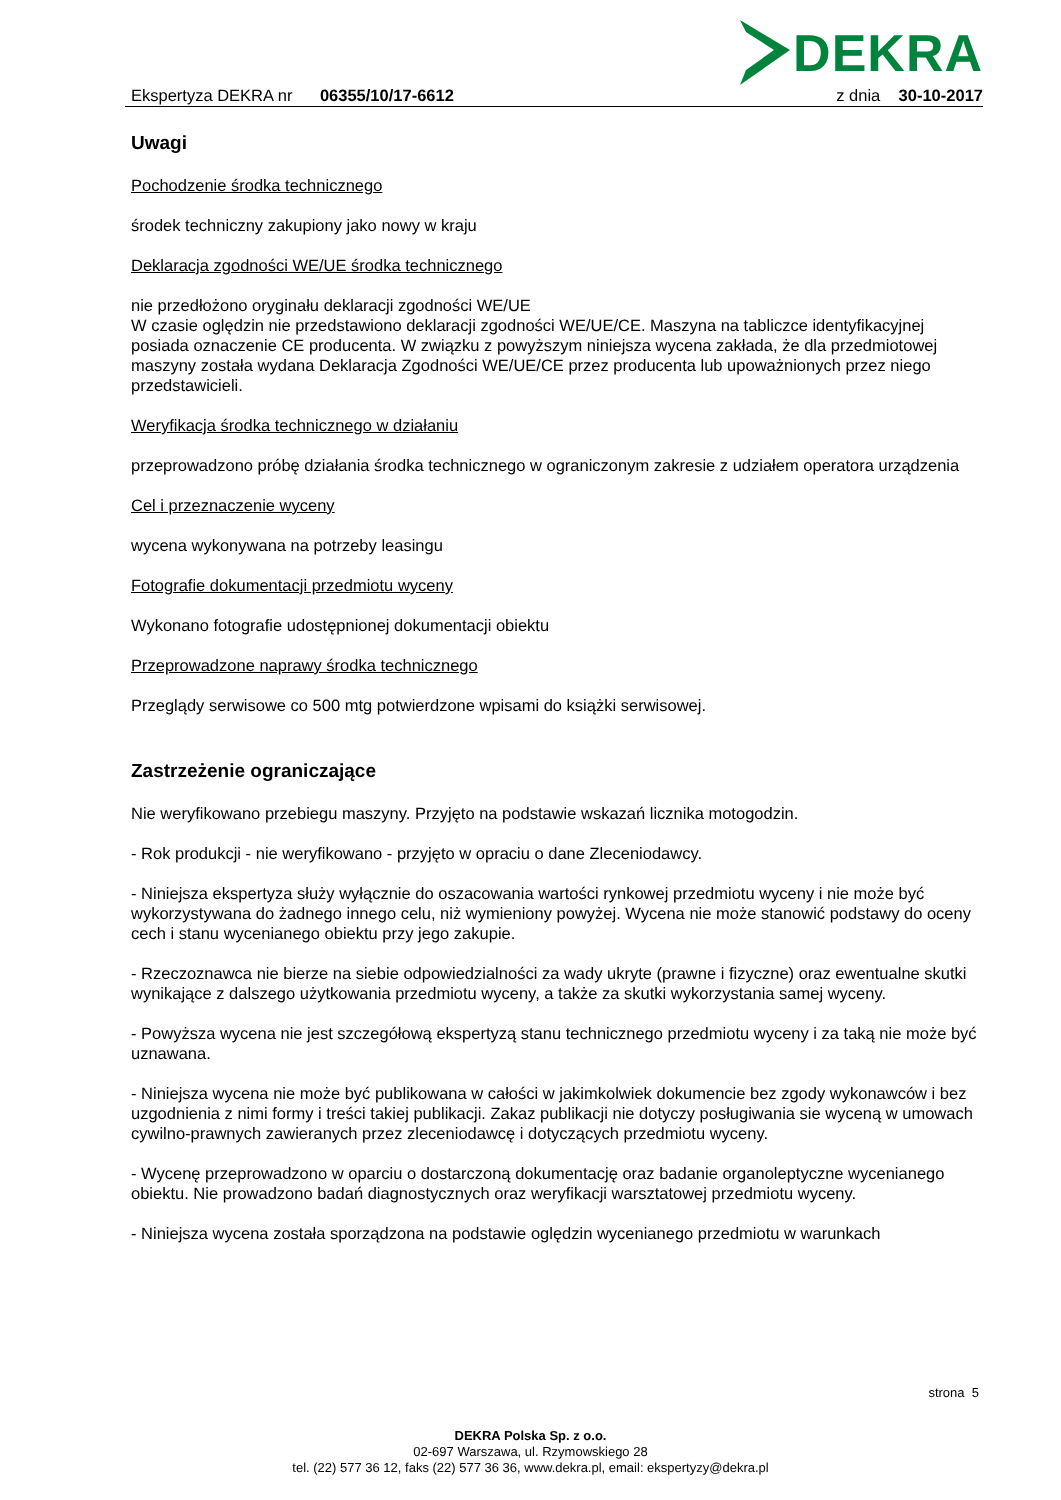Ekspertyza DEKRA nr 06355/10/17-6612
DEKRA
z dnia 30-10-2017
Uwagi
Pochodzenie środka technicznego
środek techniczny zakupiony jako nowy w kraju
Deklaracja zgodności WE/UE środka technicznego
nie przedłożono oryginału deklaracji zgodności WE/UE
W czasie oględzin nie przedstawiono deklaracji zgodności WE/UE/CE. Maszyna na tabliczce identyfikacyjnej posiada oznaczenie CE producenta. W związku z powyższym niniejsza wycena zakłada, że dla przedmiotowej maszyny została wydana Deklaracja Zgodności WE/UE/CE przez producenta lub upoważnionych przez niego przedstawicieli.
Weryfikacja środka technicznego w działaniu
przeprowadzono próbę działania środka technicznego w ograniczonym zakresie z udziałem operatora urządzenia
Cel i przeznaczenie wyceny
wycena wykonywana na potrzeby leasingu
Fotografie dokumentacji przedmiotu wyceny
Wykonano fotografie udostępnionej dokumentacji obiektu
Przeprowadzone naprawy środka technicznego
Przeglądy serwisowe co 500 mtg potwierdzone wpisami do książki serwisowej.
Zastrzeżenie ograniczające
Nie weryfikowano przebiegu maszyny. Przyjęto na podstawie wskazań licznika motogodzin.
- Rok produkcji - nie weryfikowano - przyjęto w opraciu o dane Zleceniodawcy.
- Niniejsza ekspertyza służy wyłącznie do oszacowania wartości rynkowej przedmiotu wyceny i nie może być wykorzystywana do żadnego innego celu, niż wymieniony powyżej. Wycena nie może stanowić podstawy do oceny cech i stanu wycenianego obiektu przy jego zakupie.
- Rzeczoznawca nie bierze na siebie odpowiedzialności za wady ukryte (prawne i fizyczne) oraz ewentualne skutki wynikające z dalszego użytkowania przedmiotu wyceny, a także za skutki wykorzystania samej wyceny.
- Powyższa wycena nie jest szczegółową ekspertyzą stanu technicznego przedmiotu wyceny i za taką nie może być uznawana.
- Niniejsza wycena nie może być publikowana w całości w jakimkolwiek dokumencie bez zgody wykonawców i bez uzgodnienia z nimi formy i treści takiej publikacji. Zakaz publikacji nie dotyczy posługiwania sie wyceną w umowach cywilno-prawnych zawieranych przez zleceniodawcę i dotyczących przedmiotu wyceny.
- Wycenę przeprowadzono w oparciu o dostarczoną dokumentację oraz badanie organoleptyczne wycenianego obiektu. Nie prowadzono badań diagnostycznych oraz weryfikacji warsztatowej przedmiotu wyceny.
- Niniejsza wycena została sporządzona na podstawie oględzin wycenianego przedmiotu w warunkach
strona 5
DEKRA Polska Sp. z o.o.
02-697 Warszawa, ul. Rzymowskiego 28
tel. (22) 577 36 12, faks (22) 577 36 36, www.dekra.pl, email: ekspertyzy@dekra.pl